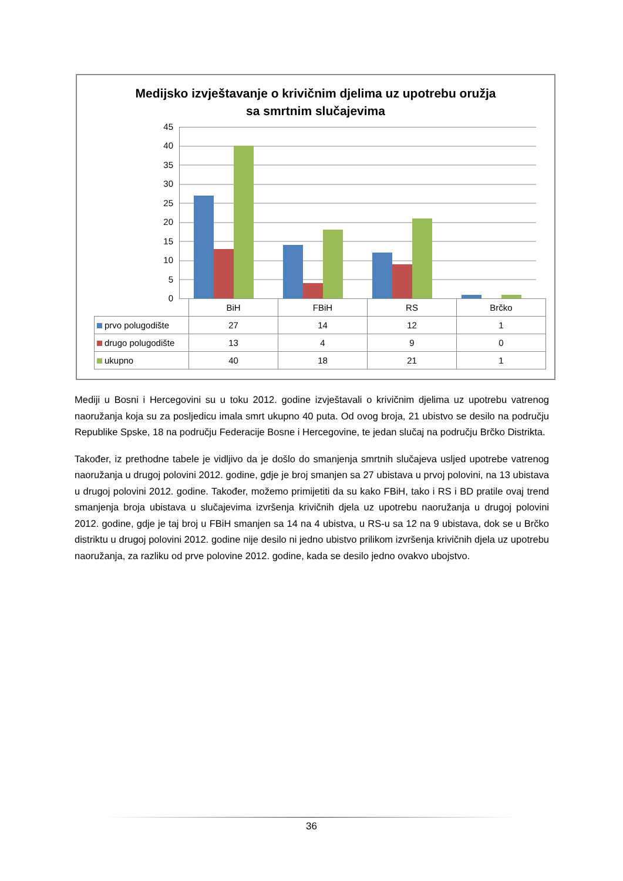Medijsko izvještavanje o krivičnim djelima uz upotrebu oružja
sa smrtnim slučajevima
45
40
35
30
25
20
15
10
5
0
| | BiH | FBiH | RS | Brčko |
| --- | --- | --- | --- | --- |
| prvo polugodište | 27 | 14 | 12 | 1 |
| drugo polugodište | 13 | 4 | 9 | 0 |
| ukupno | 40 | 18 | 21 | 1 |
Mediji u Bosni i Hercegovini su u toku 2012. godine izvještavali o krivičnim djelima uz upotrebu vatrenog naoružanja koja su za posljedicu imala smrt ukupno 40 puta. Od ovog broja, 21 ubistvo se desilo na području Republike Spske, 18 na području Federacije Bosne i Hercegovine, te jedan slučaj na području Brčko Distrikta.
Također, iz prethodne tabele je vidljivo da je došlo do smanjenja smrtnih slučajeva usljed upotrebe vatrenog naoružanja u drugoj polovini 2012. godine, gdje je broj smanjen sa 27 ubistava u prvoj polovini, na 13 ubistava u drugoj polovini 2012. godine. Također, možemo primijetiti da su kako FBiH, tako i RS i BD pratile ovaj trend smanjenja broja ubistava u slučajevima izvršenja krivičnih djela uz upotrebu naoružanja u drugoj polovini 2012. godine, gdje je taj broj u FBiH smanjen sa 14 na 4 ubistva, u RS-u sa 12 na 9 ubistava, dok se u Brčko distriktu u drugoj polovini 2012. godine nije desilo ni jedno ubistvo prilikom izvršenja krivičnih djela uz upotrebu naoružanja, za razliku od prve polovine 2012. godine, kada se desilo jedno ovakvo ubojstvo.
36